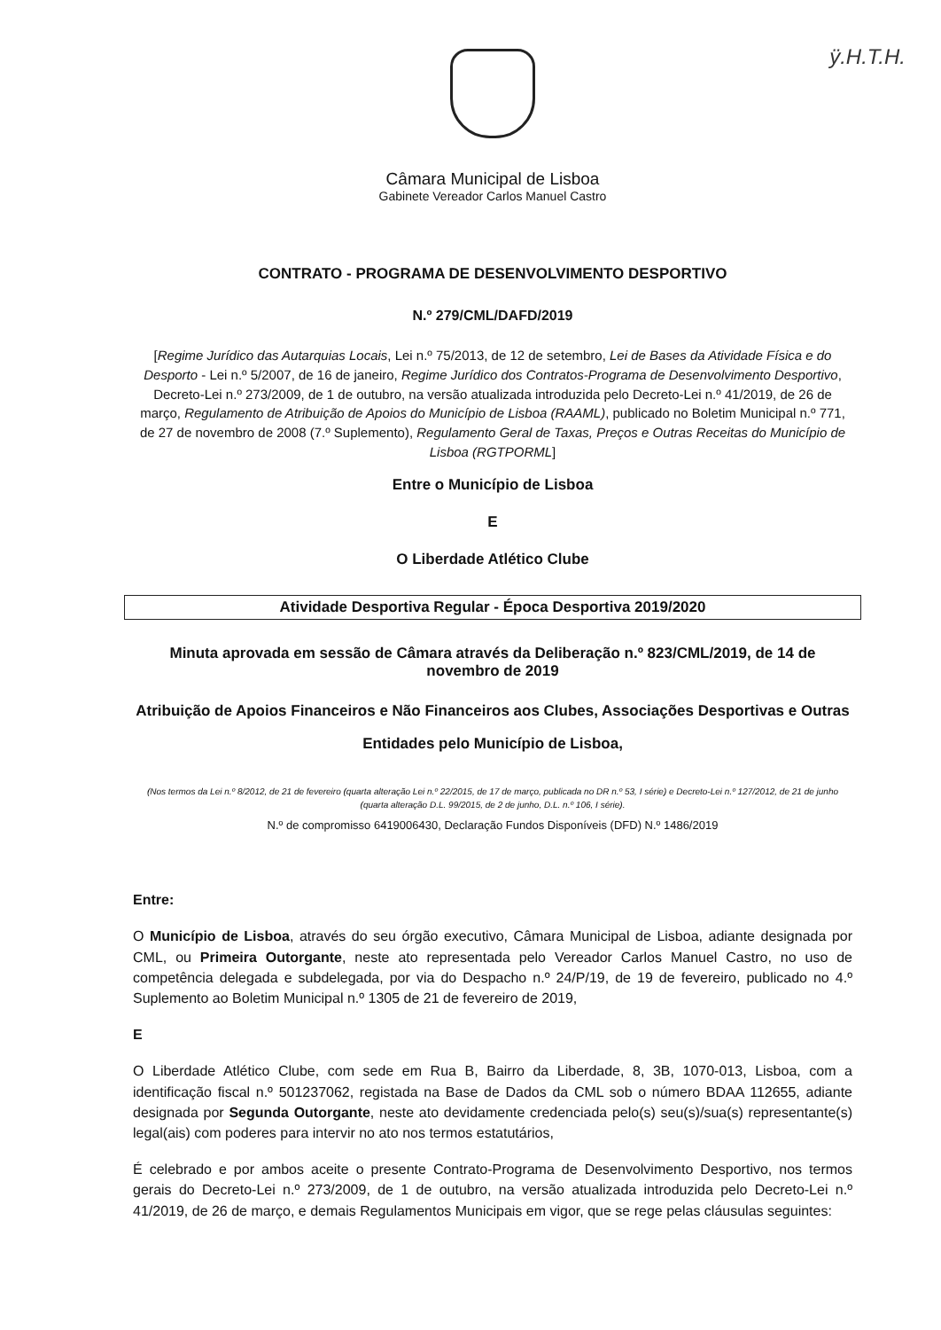ÿ.H.T.H.
Câmara Municipal de Lisboa
Gabinete Vereador Carlos Manuel Castro
CONTRATO - PROGRAMA DE DESENVOLVIMENTO DESPORTIVO
N.º 279/CML/DAFD/2019
[Regime Jurídico das Autarquias Locais, Lei n.º 75/2013, de 12 de setembro, Lei de Bases da Atividade Física e do Desporto - Lei n.º 5/2007, de 16 de janeiro, Regime Jurídico dos Contratos-Programa de Desenvolvimento Desportivo, Decreto-Lei n.º 273/2009, de 1 de outubro, na versão atualizada introduzida pelo Decreto-Lei n.º 41/2019, de 26 de março, Regulamento de Atribuição de Apoios do Município de Lisboa (RAAML), publicado no Boletim Municipal n.º 771, de 27 de novembro de 2008 (7.º Suplemento), Regulamento Geral de Taxas, Preços e Outras Receitas do Município de Lisboa (RGTPORML]
Entre o Município de Lisboa
E
O Liberdade Atlético Clube
Atividade Desportiva Regular - Época Desportiva 2019/2020
Minuta aprovada em sessão de Câmara através da Deliberação n.º 823/CML/2019, de 14 de novembro de 2019
Atribuição de Apoios Financeiros e Não Financeiros aos Clubes, Associações Desportivas e Outras Entidades pelo Município de Lisboa,
(Nos termos da Lei n.º 8/2012, de 21 de fevereiro (quarta alteração Lei n.º 22/2015, de 17 de março, publicada no DR n.º 53, I série) e Decreto-Lei n.º 127/2012, de 21 de junho (quarta alteração D.L. 99/2015, de 2 de junho, D.L. n.º 106, I série).
N.º de compromisso 6419006430, Declaração Fundos Disponíveis (DFD) N.º 1486/2019
Entre:
O Município de Lisboa, através do seu órgão executivo, Câmara Municipal de Lisboa, adiante designada por CML, ou Primeira Outorgante, neste ato representada pelo Vereador Carlos Manuel Castro, no uso de competência delegada e subdelegada, por via do Despacho n.º 24/P/19, de 19 de fevereiro, publicado no 4.º Suplemento ao Boletim Municipal n.º 1305 de 21 de fevereiro de 2019,
E
O Liberdade Atlético Clube, com sede em Rua B, Bairro da Liberdade, 8, 3B, 1070-013, Lisboa, com a identificação fiscal n.º 501237062, registada na Base de Dados da CML sob o número BDAA 112655, adiante designada por Segunda Outorgante, neste ato devidamente credenciada pelo(s) seu(s)/sua(s) representante(s) legal(ais) com poderes para intervir no ato nos termos estatutários,
É celebrado e por ambos aceite o presente Contrato-Programa de Desenvolvimento Desportivo, nos termos gerais do Decreto-Lei n.º 273/2009, de 1 de outubro, na versão atualizada introduzida pelo Decreto-Lei n.º 41/2019, de 26 de março, e demais Regulamentos Municipais em vigor, que se rege pelas cláusulas seguintes: